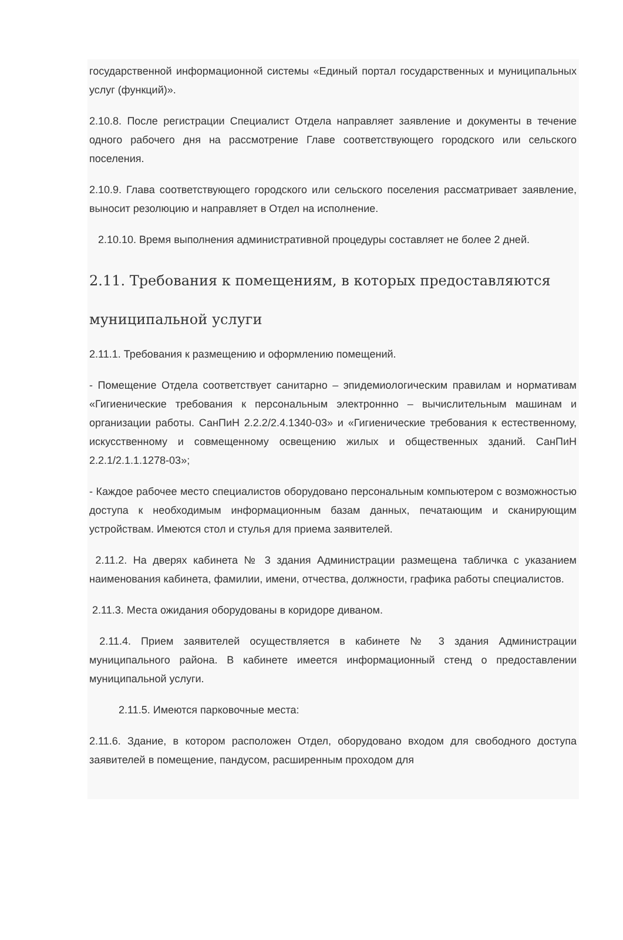государственной информационной системы «Единый портал государственных и муниципальных услуг (функций)».
2.10.8. После регистрации Специалист Отдела направляет заявление и документы в течение одного рабочего дня на рассмотрение Главе соответствующего городского или сельского поселения.
2.10.9. Глава соответствующего городского или сельского поселения рассматривает заявление, выносит резолюцию и направляет в Отдел на исполнение.
2.10.10. Время выполнения административной процедуры составляет не более 2 дней.
2.11. Требования к помещениям, в которых предоставляются
муниципальной услуги
2.11.1. Требования к размещению и оформлению помещений.
- Помещение Отдела соответствует санитарно – эпидемиологическим правилам и нормативам «Гигиенические требования к персональным электроннно – вычислительным машинам и организации работы. СанПиН 2.2.2/2.4.1340-03» и «Гигиенические требования к естественному, искусственному и совмещенному освещению жилых и общественных зданий. СанПиН 2.2.1/2.1.1.1278-03»;
- Каждое рабочее место специалистов оборудовано персональным компьютером с возможностью доступа к необходимым информационным базам данных, печатающим и сканирующим устройствам. Имеются стол и стулья для приема заявителей.
2.11.2. На дверях кабинета № 3 здания Администрации размещена табличка с указанием наименования кабинета, фамилии, имени, отчества, должности, графика работы специалистов.
2.11.3. Места ожидания оборудованы в коридоре диваном.
2.11.4. Прием заявителей осуществляется в кабинете № 3 здания Администрации муниципального района. В кабинете имеется информационный стенд о предоставлении муниципальной услуги.
2.11.5. Имеются парковочные места:
2.11.6. Здание, в котором расположен Отдел, оборудовано входом для свободного доступа заявителей в помещение, пандусом, расширенным проходом для